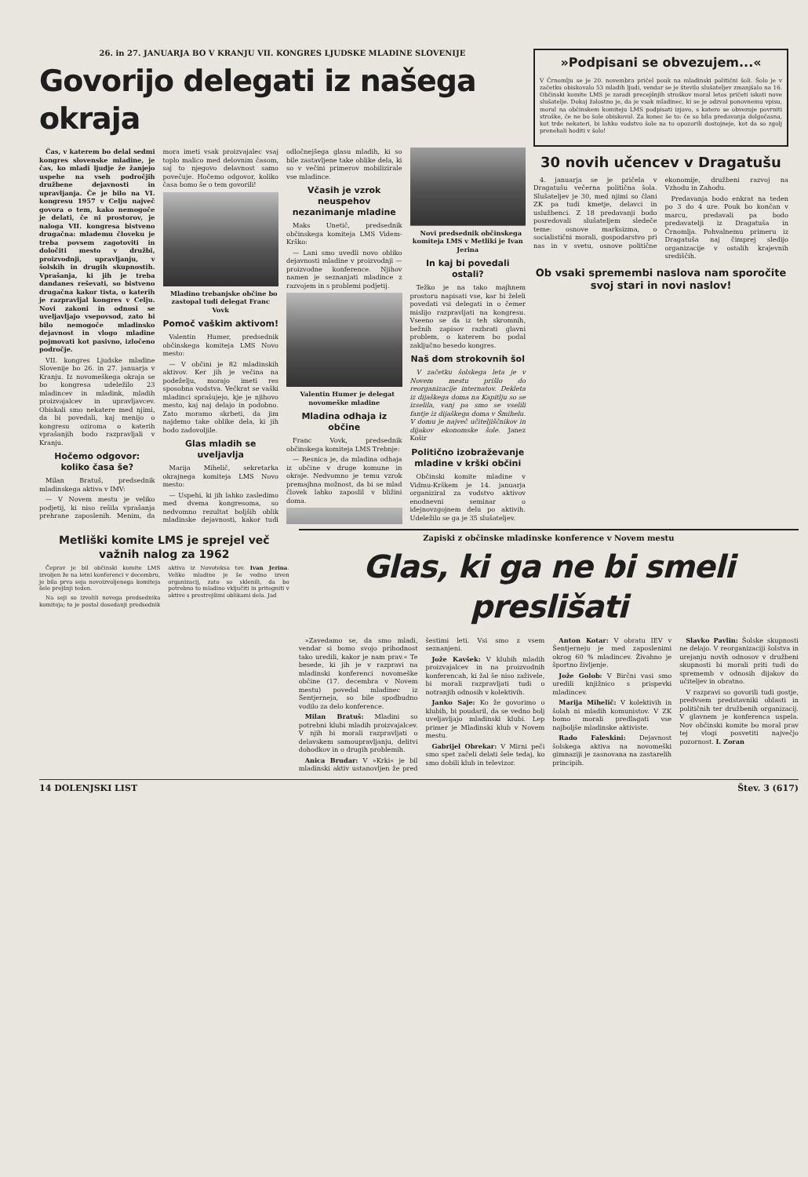26. in 27. JANUARJA BO V KRANJU VII. KONGRES LJUDSKE MLADINE SLOVENIJE
Govorijo delegati iz našega okraja
Čas, v katerem bo delal sedmi kongres slovenske mladine, je čas, ko mladi ljudje že žanjejo uspehe na vseh področjih družbene dejavnosti in upravljanja. Če je bilo na VI. kongresu 1957 v Celju največ govora o tem, kako nemogoče je delati, če ni prostorov, je naloga VII. kongresa bistveno drugačna: mlademu človeku je treba povsem zagotoviti in določiti mesto v družbi, proizvodnji, upravljanju, v šolskih in drugih skupnostih. Vprašanja, ki jih je treba dandanes reševati, so bistveno drugačna kakor tista, o katerih je razpravljal kongres v Celju. Novi zakoni in odnosi se uveljavljajo vsepovsod, zato bi bilo nemogoče mladinsko dejavnost in vlogo mladine pojmovati kot pasivno, izločeno področje.
VII. kongres Ljudske mladine Slovenije bo 26. in 27. januarja v Kranju. Iz novomeškega okraja se bo kongresa udeležilo 23 mladincev in mladink, mladih proizvajalcev in upravljavcev. Obiskali smo nekatere med njimi, da bi povedali, kaj menijo o kongresu oziroma o katerih vprašanjih bodo razpravljali v Kranju.
Hočemo odgovor: koliko časa še?
Milan Bratuš, predsednik mladinskega aktiva v IMV:
— V Novem mestu je veliko podjetij, ki niso rešila vprašanja prehrane zaposlenih. Menim, da mora imeti vsak proizvajalec vsaj toplo malico med delovnim časom, saj to njegovo delavnost samo povečuje. Hočemo odgovor, koliko časa bomo še o tem govorili!
Mladino trebanjske občine bo zastopal tudi delegat Franc Vovk
Pomoč vaškim aktivom!
Valentin Humer, predsednik občinskega komiteja LMS Novo mesto:
— V občini je 82 mladinskih aktivov. Ker jih je večina na podeželju, morajo imeti res sposobna vodstva. Večkrat se vaški mladinci sprašujejo, kje je njihovo mesto, kaj naj delajo in podobno. Zato moramo skrbeti, da jim najdemo take oblike dela, ki jih bodo zadovoljile.
Glas mladih se uveljavlja
Marija Mihelič, sekretarka okrajnega komiteja LMS Novo mesto:
— Uspehi, ki jih lahko zasledimo med dvema kongresoma, so nedvomno rezultat boljših oblik mladinske dejavnosti, kakor tudi odločnejšega glasu mladih, ki so bile zastavljene take oblike dela, ki so v večini primerov mobilizirale vse mladince.
Včasih je vzrok neuspehov nezanimanje mladine
Maks Unetič, predsednik občinskega komiteja LMS Videm-Krško:
— Lani smo uvedli novo obliko dejavnosti mladine v proizvodnji — proizvodne konference. Njihov namen je seznanjati mladince z razvojem in s problemi podjetij.
Valentin Humer je delegat novomeške mladine
Mladina odhaja iz občine
Franc Vovk, predsednik občinskega komiteja LMS Trebnje:
— Resnica je, da mladina odhaja iz občine v druge komune in okraje. Nedvomno je temu vzrok premajhna možnost, da bi se mlad človek lahko zaposlil v bližini doma.
Novi predsednik občinskega komiteja LMS v Metliki je Ivan Jerina
In kaj bi povedali ostali?
Težko je na tako majhnem prostoru napisati vse, kar bi želeli povedati vsi delegati in o čemer mislijo razpravljati na kongresu. Vseeno se da iz teh skromnih, bežnih zapisov razbrati glavni problem, o katerem bo podal zaključno besedo kongres.
Naš dom strokovnih šol
V začetku šolskega leta je v Novem mestu prišlo do reorganizacije internatov. Dekleta iz dijaškega doma na Kapitlju so se izselila, vanj pa smo se vselili fantje iz dijaškega doma v Šmihelu. V domu je največ učiteljiščnikov in dijakov ekonomske šole. Janez Košir
Politično izobraževanje mladine v krški občini
Občinski komite mladine v Vidmu-Krškem je 14. januarja organiziral za vodstvo aktivov enodnevni seminar o idejnovzgojnem delu po aktivih. Udeležilo se ga je 35 slušateljev.
»Podpisani se obvezujem...«
V Črnomlju se je 20. novembra pričel pouk na mladinski politični šoli. Šolo je v začetku obiskovalo 53 mladih ljudi, vendar se je število slušateljev zmanjšalo na 16. Občinski komite LMS je zaradi precejšnjih stroškov moral letos pričeti iskati nove slušatelje. Dokaj žalostno je, da je vsak mladinec, ki se je odzval ponovnemu vpisu, moral na občinskem komiteju LMS podpisati izjavo, s katero se obvezuje povrniti stroške, če ne bo šole obiskoval. Za konec še to: če so bila predavanja dolgočasna, kot trde nekateri, bi lahko vodstvo šole na to opozorili dostojneje, kot da so zgolj prenehali hoditi v šolo!
30 novih učencev v Dragatušu
4. januarja se je pričela v Dragatušu večerna politična šola. Slušateljev je 30, med njimi so člani ZK pa tudi kmetje, delavci in uslužbenci. Z 18 predavanji bodo posredovali slušateljem sledeče teme: osnove marksizma, o socialistični morali, gospodarstvo pri nas in v svetu, osnove politične ekonomije, družbeni razvoj na Vzhodu in Zahodu.
Predavanja bodo enkrat na teden po 3 do 4 ure. Pouk bo končan v marcu, predavali pa bodo predavatelji iz Dragatuša in Črnomlja. Pohvalnemu primeru iz Dragatuša naj čimprej sledijo organizacije v ostalih krajevnih središčih.
Ob vsaki spremembi naslova nam sporočite svoj stari in novi naslov!
Metliški komite LMS je sprejel več važnih nalog za 1962
Čeprav je bil občinski komite LMS izvoljen že na letni konferenci v decembru, je bila prva seja novoizvoljenega komiteja šele prejšnji teden.
Na seji so izvolili novega predsednika komiteja; to je postal dosedanji predsednik aktiva iz Novoteksa tov. Ivan Jerina. Veliko mladine je še vedno izven organizacij, zato so sklenili, da bo potrebno to mladino vključiti in pritegniti v aktive s prestrejšimi oblikami dela. Jad
Zapiski z občinske mladinske konference v Novem mestu
Glas, ki ga ne bi smeli preslišati
»Zavedamo se, da smo mladi, vendar si bomo svojo prihodnost tako uredili, kakor je nam prav.« Te besede, ki jih je v razpravi na mladinski konferenci novomeške občine (17. decembra v Novem mestu) povedal mladinec iz Šentjerneja, so bile spodbudno vodilo za delo konference.
Milan Bratuš: Mladini so potrebni klubi mladih proizvajalcev. V njih bi morali razpravljati o delavskem samoupravljanju, delitvi dohodkov in o drugih problemih.
Anica Brudar: V »Krki« je bil mladinski aktiv ustanovljen že pred šestimi leti. Vsi smo z vsem seznanjeni.
Jože Kavšek: V klubih mladih proizvajalcev in na proizvodnih konferencah, ki žal še niso zaživele, bi morali razpravljati tudi o notranjih odnosih v kolektivih.
Janko Saje: Ko že govorimo o klubih, bi poudaril, da se vedno bolj uveljavljajo mladinski klubi. Lep primer je Mladinski klub v Novem mestu.
Gabrijel Obrekar: V Mirni peči smo spet začeli delati šele tedaj, ko smo dobili klub in televizor.
Anton Kotar: V obratu IEV v Šentjerneju je med zaposlenimi okrog 60 % mladincev. Živahno je športno življenje.
Jože Golob: V Birčni vasi smo uredili knjižnico s prispevki mladincev.
Marija Mihelič: V kolektivih in šolah ni mladih komunistov. V ZK bomo morali predlagati vse najboljše mladinske aktiviste.
Rado Faleskini: Dejavnost šolskega aktiva na novomeški gimnaziji je zasnovana na zastarelih principih.
Slavko Pavlin: Šolske skupnosti ne delajo. V reorganizaciji šolstva in urejanju novih odnosov v družbeni skupnosti bi morali priti tudi do sprememb v odnosih dijakov do učiteljev in obratno.
V razpravi so govorili tudi gostje, predvsem predstavniki oblasti in političnih ter družbenih organizacij. V glavnem je konferenca uspela. Nov občinski komite bo moral prav tej vlogi posvetiti največjo pozornost. I. Zoran
14 DOLENJSKI LIST Štev. 3 (617)